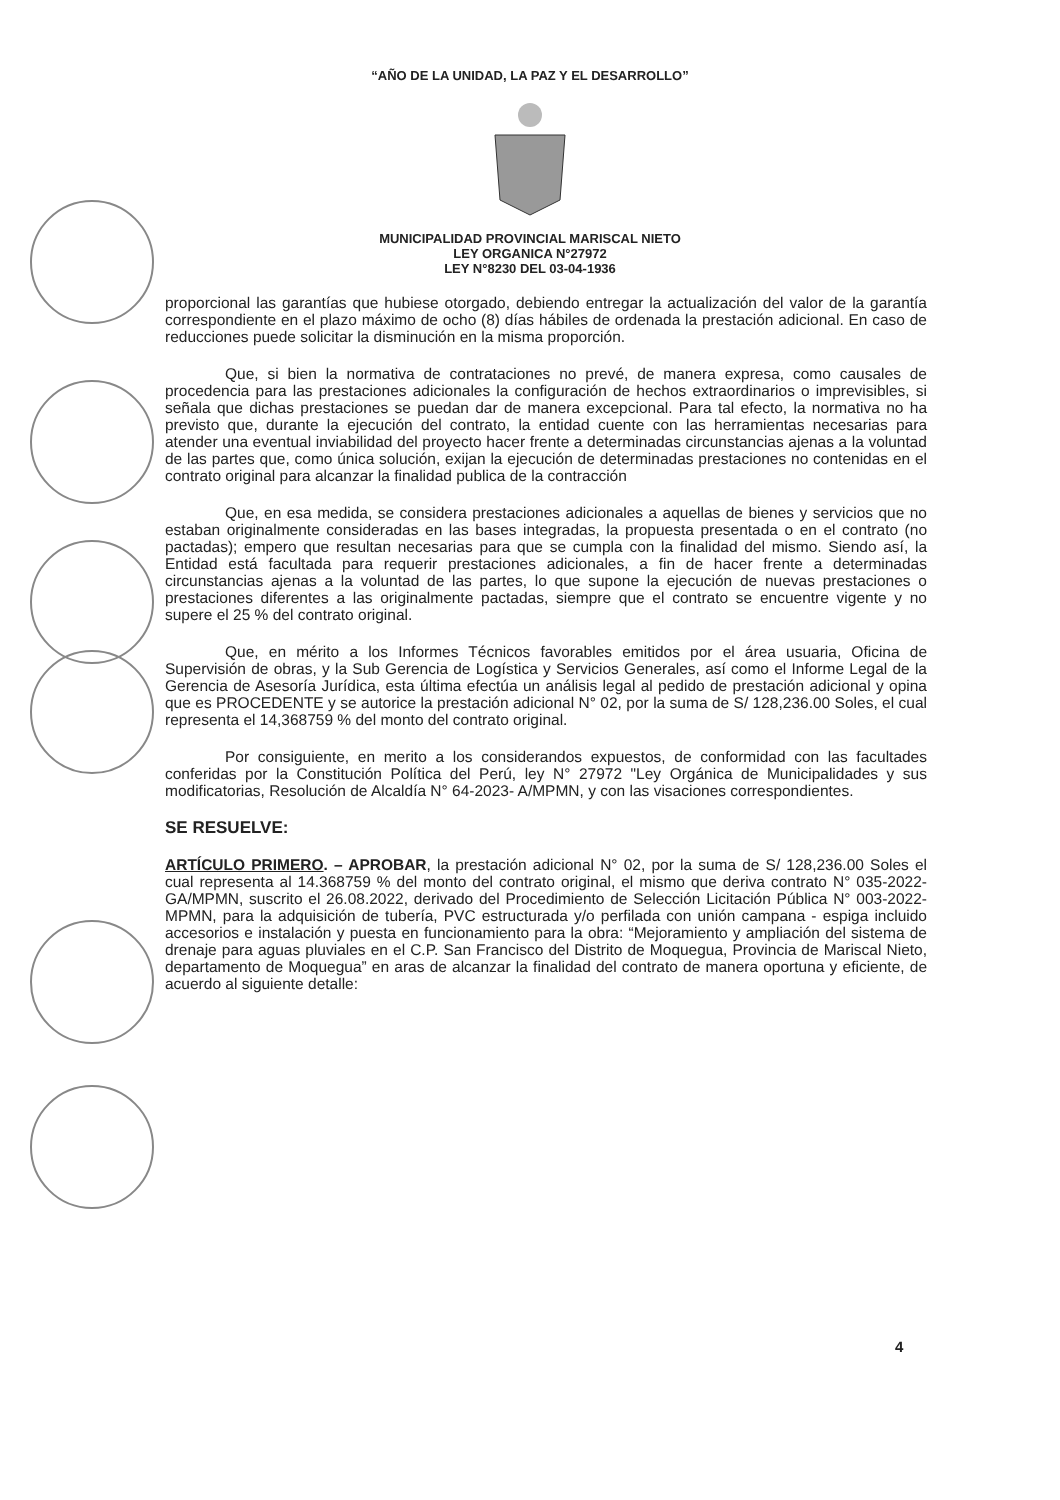“AÑO DE LA UNIDAD, LA PAZ Y EL DESARROLLO”
MUNICIPALIDAD PROVINCIAL MARISCAL NIETO
LEY ORGANICA N°27972
LEY N°8230 DEL 03-04-1936
proporcional las garantías que hubiese otorgado, debiendo entregar la actualización del valor de la garantía correspondiente en el plazo máximo de ocho (8) días hábiles de ordenada la prestación adicional. En caso de reducciones puede solicitar la disminución en la misma proporción.
Que, si bien la normativa de contrataciones no prevé, de manera expresa, como causales de procedencia para las prestaciones adicionales la configuración de hechos extraordinarios o imprevisibles, si señala que dichas prestaciones se puedan dar de manera excepcional. Para tal efecto, la normativa no ha previsto que, durante la ejecución del contrato, la entidad cuente con las herramientas necesarias para atender una eventual inviabilidad del proyecto hacer frente a determinadas circunstancias ajenas a la voluntad de las partes que, como única solución, exijan la ejecución de determinadas prestaciones no contenidas en el contrato original para alcanzar la finalidad publica de la contracción
Que, en esa medida, se considera prestaciones adicionales a aquellas de bienes y servicios que no estaban originalmente consideradas en las bases integradas, la propuesta presentada o en el contrato (no pactadas); empero que resultan necesarias para que se cumpla con la finalidad del mismo. Siendo así, la Entidad está facultada para requerir prestaciones adicionales, a fin de hacer frente a determinadas circunstancias ajenas a la voluntad de las partes, lo que supone la ejecución de nuevas prestaciones o prestaciones diferentes a las originalmente pactadas, siempre que el contrato se encuentre vigente y no supere el 25 % del contrato original.
Que, en mérito a los Informes Técnicos favorables emitidos por el área usuaria, Oficina de Supervisión de obras, y la Sub Gerencia de Logística y Servicios Generales, así como el Informe Legal de la Gerencia de Asesoría Jurídica, esta última efectúa un análisis legal al pedido de prestación adicional y opina que es PROCEDENTE y se autorice la prestación adicional N° 02, por la suma de S/ 128,236.00 Soles, el cual representa el 14,368759 % del monto del contrato original.
Por consiguiente, en merito a los considerandos expuestos, de conformidad con las facultades conferidas por la Constitución Política del Perú, ley N° 27972 "Ley Orgánica de Municipalidades y sus modificatorias, Resolución de Alcaldía N° 64-2023- A/MPMN, y con las visaciones correspondientes.
SE RESUELVE:
ARTÍCULO PRIMERO. – APROBAR, la prestación adicional N° 02, por la suma de S/ 128,236.00 Soles el cual representa al 14.368759 % del monto del contrato original, el mismo que deriva contrato N° 035-2022-GA/MPMN, suscrito el 26.08.2022, derivado del Procedimiento de Selección Licitación Pública N° 003-2022-MPMN, para la adquisición de tubería, PVC estructurada y/o perfilada con unión campana - espiga incluido accesorios e instalación y puesta en funcionamiento para la obra: “Mejoramiento y ampliación del sistema de drenaje para aguas pluviales en el C.P. San Francisco del Distrito de Moquegua, Provincia de Mariscal Nieto, departamento de Moquegua” en aras de alcanzar la finalidad del contrato de manera oportuna y eficiente, de acuerdo al siguiente detalle:
4